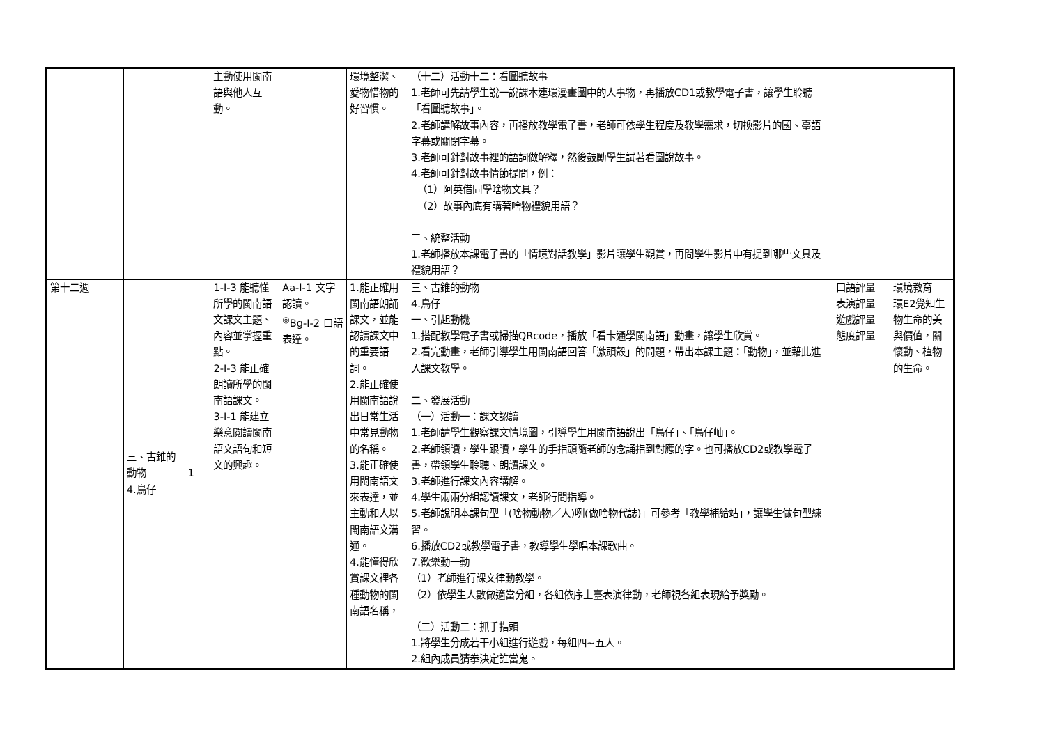| | | | 主動使用閩南語與他人互動。 | | 環境整潔、愛物惜物的好習慣。 | （十二）活動十二：看圖聽故事 1.老師可先請學生說一說課本連環漫畫圖中的人事物，再播放CD1或教學電子書，讓學生聆聽「看圖聽故事」。 2.老師講解故事內容，再播放教學電子書，老師可依學生程度及教學需求，切換影片的國、臺語字幕或關閉字幕。 3.老師可針對故事裡的語詞做解釋，然後鼓勵學生試著看圖說故事。 4.老師可針對故事情節提問，例： （1）阿英借同學啥物文具？ （2）故事內底有講著啥物禮貌用語？ 三、統整活動 1.老師播放本課電子書的「情境對話教學」影片讓學生觀賞，再問學生影片中有提到哪些文具及禮貌用語？ | | |
| 第十二週 | 三、古錐的動物 4.鳥仔 | 1 | 1-Ⅰ-3 能聽懂所學的閩南語文課文主題、內容並掌握重點。 2-Ⅰ-3 能正確朗讀所學的閩南語課文。 3-Ⅰ-1 能建立樂意閱讀閩南語文語句和短文的興趣。 | Aa-Ⅰ-1 文字認讀。 <sup>◎</sup>Bg-Ⅰ-2 口語表達。 | 1.能正確用閩南語朗誦課文，並能認讀課文中的重要語詞。 2.能正確使用閩南語說出日常生活中常見動物的名稱。 3.能正確使用閩南語文來表達，並主動和人以閩南語文溝通。 4.能懂得欣賞課文裡各種動物的閩南語名稱， | 三、古錐的動物 4.鳥仔 一、引起動機 1.搭配教學電子書或掃描QRcode，播放「看卡通學閩南語」動畫，讓學生欣賞。 2.看完動畫，老師引導學生用閩南語回答「激頭殼」的問題，帶出本課主題：「動物」，並藉此進入課文教學。 二、發展活動 （一）活動一：課文認讀 1.老師請學生觀察課文情境圖，引導學生用閩南語說出「鳥仔」、「鳥仔岫」。 2.老師領讀，學生跟讀，學生的手指頭隨老師的念誦指到對應的字。也可播放CD2或教學電子書，帶領學生聆聽、朗讀課文。 3.老師進行課文內容講解。 4.學生兩兩分組認讀課文，老師行間指導。 5.老師說明本課句型「(啥物動物／人)咧(做啥物代誌)」可參考「教學補給站」，讓學生做句型練習。 6.播放CD2或教學電子書，教導學生學唱本課歌曲。 7.歡樂動一動 （1）老師進行課文律動教學。 （2）依學生人數做適當分組，各組依序上臺表演律動，老師視各組表現給予獎勵。 （二）活動二：抓手指頭 1.將學生分成若干小組進行遊戲，每組四~五人。 2.組內成員猜拳決定誰當鬼。 | 口語評量 表演評量 遊戲評量 態度評量 | 環境教育 環E2覺知生物生命的美與價值，關懷動、植物的生命。 |